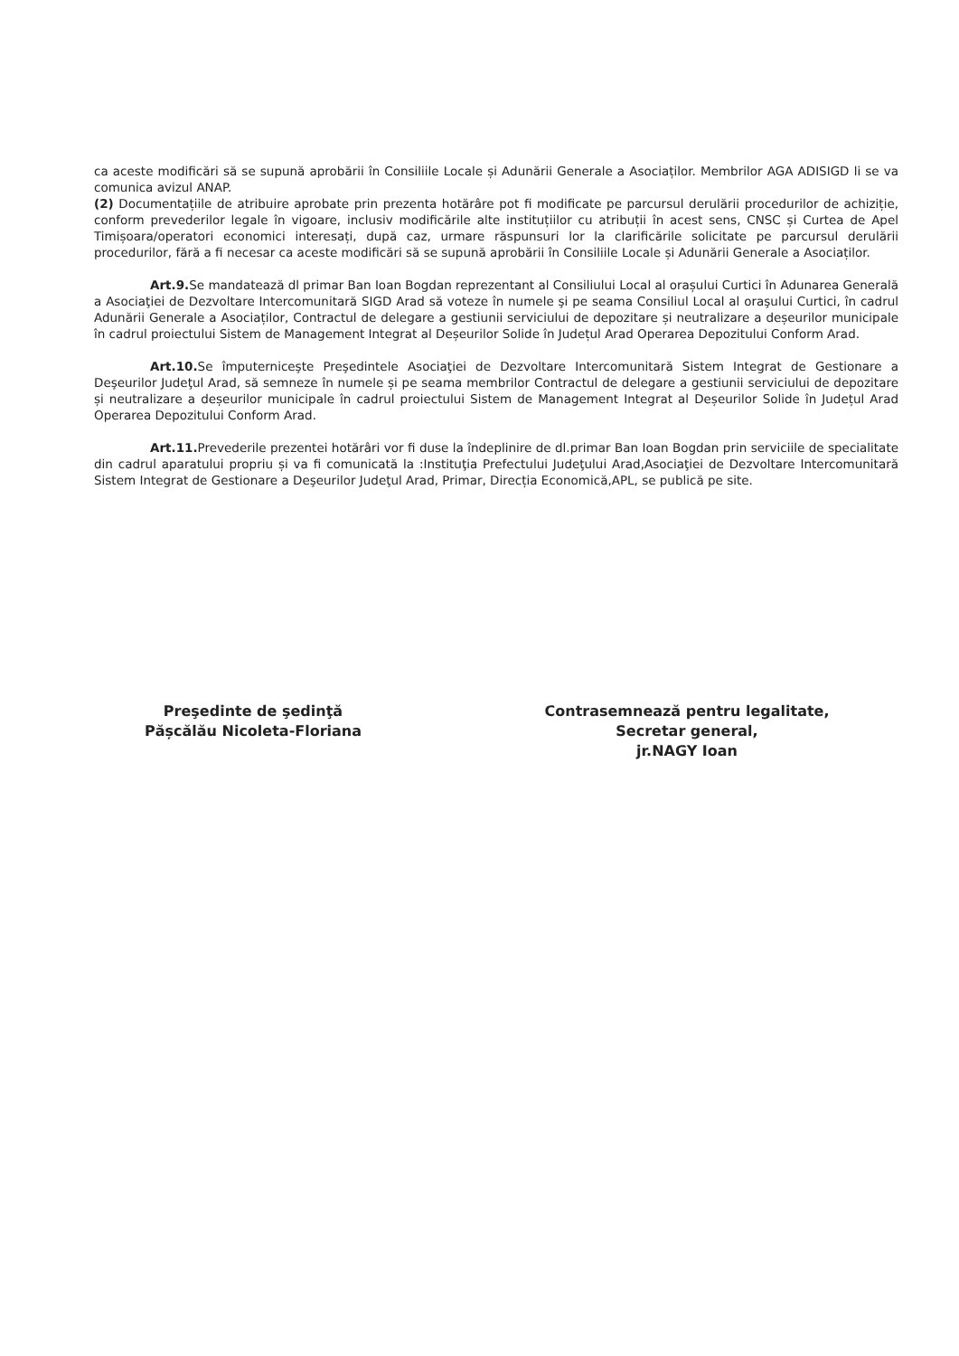ca aceste modificări să se supună aprobării în Consiliile Locale și Adunării Generale a Asociaților. Membrilor AGA ADISIGD li se va comunica avizul ANAP.
(2) Documentațiile de atribuire aprobate prin prezenta hotărâre pot fi modificate pe parcursul derulării procedurilor de achiziție, conform prevederilor legale în vigoare, inclusiv modificările alte instituțiilor cu atribuții în acest sens, CNSC și Curtea de Apel Timișoara/operatori economici interesați, după caz, urmare răspunsuri lor la clarificările solicitate pe parcursul derulării procedurilor, fără a fi necesar ca aceste modificări să se supună aprobării în Consiliile Locale și Adunării Generale a Asociaților.
Art.9. Se mandatează dl primar Ban Ioan Bogdan reprezentant al Consiliului Local al orașului Curtici în Adunarea Generală a Asociaţiei de Dezvoltare Intercomunitară SIGD Arad să voteze în numele şi pe seama Consiliul Local al oraşului Curtici, în cadrul Adunării Generale a Asociaților, Contractul de delegare a gestiunii serviciului de depozitare și neutralizare a deșeurilor municipale în cadrul proiectului Sistem de Management Integrat al Deșeurilor Solide în Județul Arad Operarea Depozitului Conform Arad.
Art.10. Se împuterniceşte Preşedintele Asociaţiei de Dezvoltare Intercomunitară Sistem Integrat de Gestionare a Deşeurilor Judeţul Arad, să semneze în numele și pe seama membrilor Contractul de delegare a gestiunii serviciului de depozitare și neutralizare a deșeurilor municipale în cadrul proiectului Sistem de Management Integrat al Deșeurilor Solide în Județul Arad Operarea Depozitului Conform Arad.
Art.11. Prevederile prezentei hotărâri vor fi duse la îndeplinire de dl.primar Ban Ioan Bogdan prin serviciile de specialitate din cadrul aparatului propriu și va fi comunicată la :Instituţia Prefectului Judeţului Arad,Asociaţiei de Dezvoltare Intercomunitară Sistem Integrat de Gestionare a Deşeurilor Judeţul Arad, Primar, Direcția Economică,APL, se publică pe site.
Preşedinte de şedinţă
Pășcălău Nicoleta-Floriana
Contrasemnează pentru legalitate,
Secretar general,
jr.NAGY Ioan